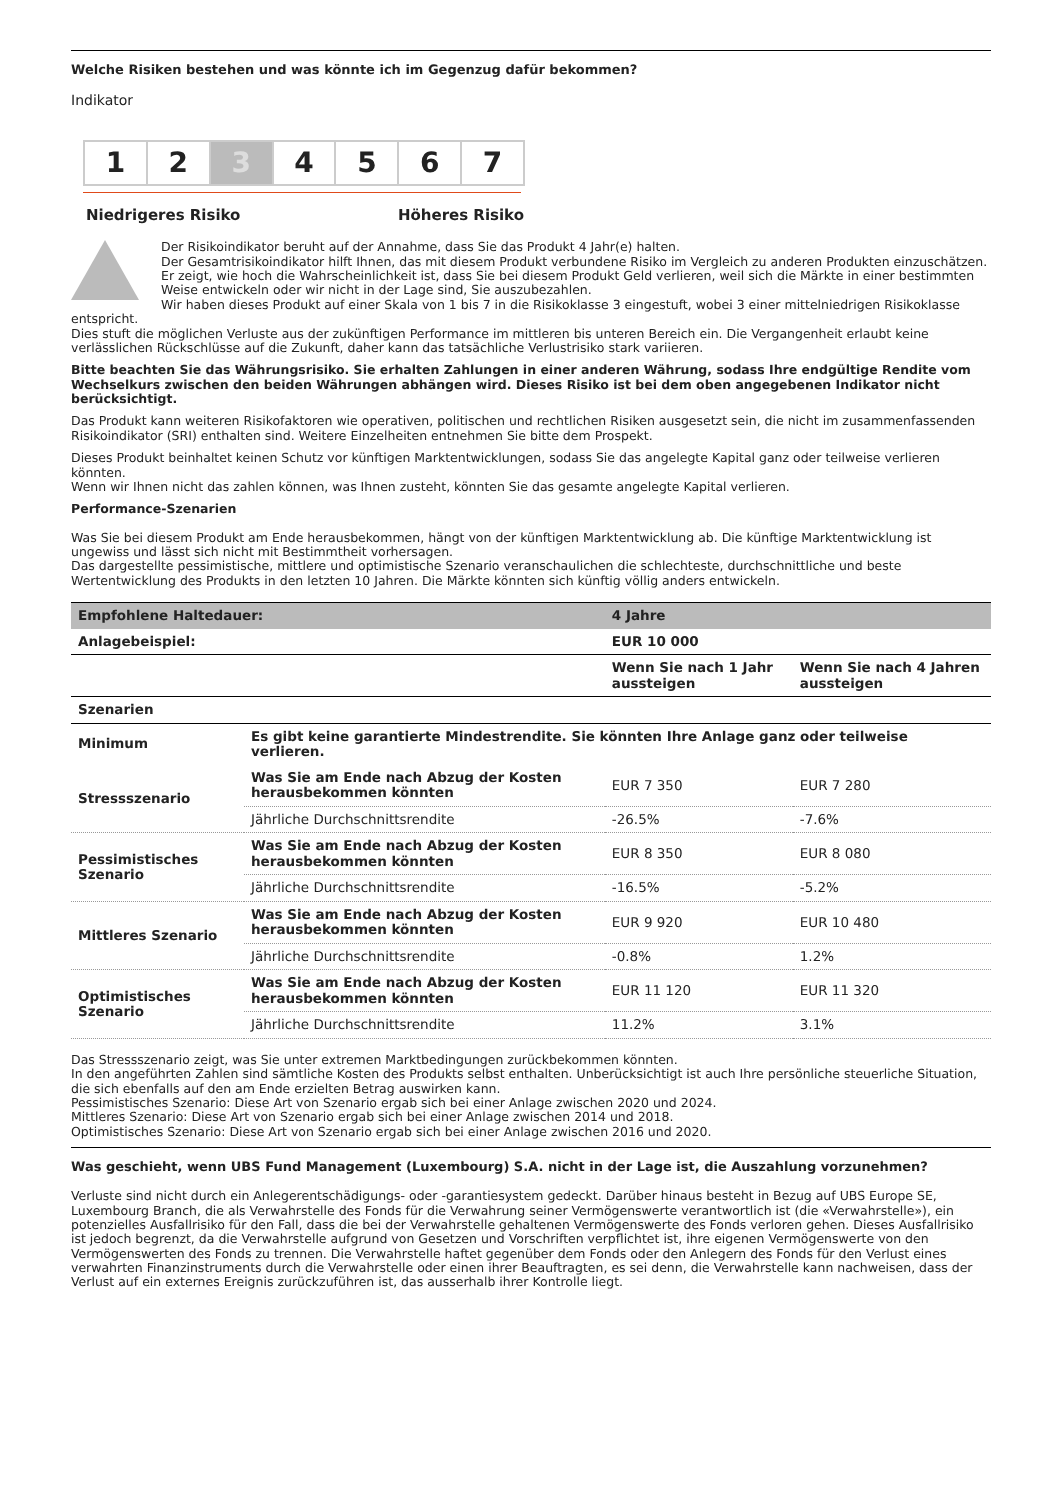Welche Risiken bestehen und was könnte ich im Gegenzug dafür bekommen?
Indikator
1 2 3 4 5 6 7
Niedrigeres Risiko Höheres Risiko
Der Risikoindikator beruht auf der Annahme, dass Sie das Produkt 4 Jahr(e) halten.
Der Gesamtrisikoindikator hilft Ihnen, das mit diesem Produkt verbundene Risiko im Vergleich zu anderen Produkten einzuschätzen. Er zeigt, wie hoch die Wahrscheinlichkeit ist, dass Sie bei diesem Produkt Geld verlieren, weil sich die Märkte in einer bestimmten Weise entwickeln oder wir nicht in der Lage sind, Sie auszubezahlen.
Wir haben dieses Produkt auf einer Skala von 1 bis 7 in die Risikoklasse 3 eingestuft, wobei 3 einer mittelniedrigen Risikoklasse entspricht.
Dies stuft die möglichen Verluste aus der zukünftigen Performance im mittleren bis unteren Bereich ein. Die Vergangenheit erlaubt keine verlässlichen Rückschlüsse auf die Zukunft, daher kann das tatsächliche Verlustrisiko stark variieren.
Bitte beachten Sie das Währungsrisiko. Sie erhalten Zahlungen in einer anderen Währung, sodass Ihre endgültige Rendite vom Wechselkurs zwischen den beiden Währungen abhängen wird. Dieses Risiko ist bei dem oben angegebenen Indikator nicht berücksichtigt.
Das Produkt kann weiteren Risikofaktoren wie operativen, politischen und rechtlichen Risiken ausgesetzt sein, die nicht im zusammenfassenden Risikoindikator (SRI) enthalten sind. Weitere Einzelheiten entnehmen Sie bitte dem Prospekt.
Dieses Produkt beinhaltet keinen Schutz vor künftigen Marktentwicklungen, sodass Sie das angelegte Kapital ganz oder teilweise verlieren könnten.
Wenn wir Ihnen nicht das zahlen können, was Ihnen zusteht, könnten Sie das gesamte angelegte Kapital verlieren.
Performance-Szenarien
Was Sie bei diesem Produkt am Ende herausbekommen, hängt von der künftigen Marktentwicklung ab. Die künftige Marktentwicklung ist ungewiss und lässt sich nicht mit Bestimmtheit vorhersagen.
Das dargestellte pessimistische, mittlere und optimistische Szenario veranschaulichen die schlechteste, durchschnittliche und beste Wertentwicklung des Produkts in den letzten 10 Jahren. Die Märkte könnten sich künftig völlig anders entwickeln.
| Empfohlene Haltedauer: | | 4 Jahre | |
| --- | --- | --- | --- |
| Anlagebeispiel: | | EUR 10 000 | |
| | | Wenn Sie nach 1 Jahr aussteigen | Wenn Sie nach 4 Jahren aussteigen |
| Szenarien | | | |
| Minimum | Es gibt keine garantierte Mindestrendite. Sie könnten Ihre Anlage ganz oder teilweise verlieren. | | |
| Stressszenario | Was Sie am Ende nach Abzug der Kosten herausbekommen könnten | EUR 7 350 | EUR 7 280 |
| | Jährliche Durchschnittsrendite | -26.5% | -7.6% |
| Pessimistisches Szenario | Was Sie am Ende nach Abzug der Kosten herausbekommen könnten | EUR 8 350 | EUR 8 080 |
| | Jährliche Durchschnittsrendite | -16.5% | -5.2% |
| Mittleres Szenario | Was Sie am Ende nach Abzug der Kosten herausbekommen könnten | EUR 9 920 | EUR 10 480 |
| | Jährliche Durchschnittsrendite | -0.8% | 1.2% |
| Optimistisches Szenario | Was Sie am Ende nach Abzug der Kosten herausbekommen könnten | EUR 11 120 | EUR 11 320 |
| | Jährliche Durchschnittsrendite | 11.2% | 3.1% |
Das Stressszenario zeigt, was Sie unter extremen Marktbedingungen zurückbekommen könnten.
In den angeführten Zahlen sind sämtliche Kosten des Produkts selbst enthalten. Unberücksichtigt ist auch Ihre persönliche steuerliche Situation, die sich ebenfalls auf den am Ende erzielten Betrag auswirken kann.
Pessimistisches Szenario: Diese Art von Szenario ergab sich bei einer Anlage zwischen 2020 und 2024.
Mittleres Szenario: Diese Art von Szenario ergab sich bei einer Anlage zwischen 2014 und 2018.
Optimistisches Szenario: Diese Art von Szenario ergab sich bei einer Anlage zwischen 2016 und 2020.
Was geschieht, wenn UBS Fund Management (Luxembourg) S.A. nicht in der Lage ist, die Auszahlung vorzunehmen?
Verluste sind nicht durch ein Anlegerentschädigungs- oder -garantiesystem gedeckt. Darüber hinaus besteht in Bezug auf UBS Europe SE, Luxembourg Branch, die als Verwahrstelle des Fonds für die Verwahrung seiner Vermögenswerte verantwortlich ist (die «Verwahrstelle»), ein potenzielles Ausfallrisiko für den Fall, dass die bei der Verwahrstelle gehaltenen Vermögenswerte des Fonds verloren gehen. Dieses Ausfallrisiko ist jedoch begrenzt, da die Verwahrstelle aufgrund von Gesetzen und Vorschriften verpflichtet ist, ihre eigenen Vermögenswerte von den Vermögenswerten des Fonds zu trennen. Die Verwahrstelle haftet gegenüber dem Fonds oder den Anlegern des Fonds für den Verlust eines verwahrten Finanzinstruments durch die Verwahrstelle oder einen ihrer Beauftragten, es sei denn, die Verwahrstelle kann nachweisen, dass der Verlust auf ein externes Ereignis zurückzuführen ist, das ausserhalb ihrer Kontrolle liegt.